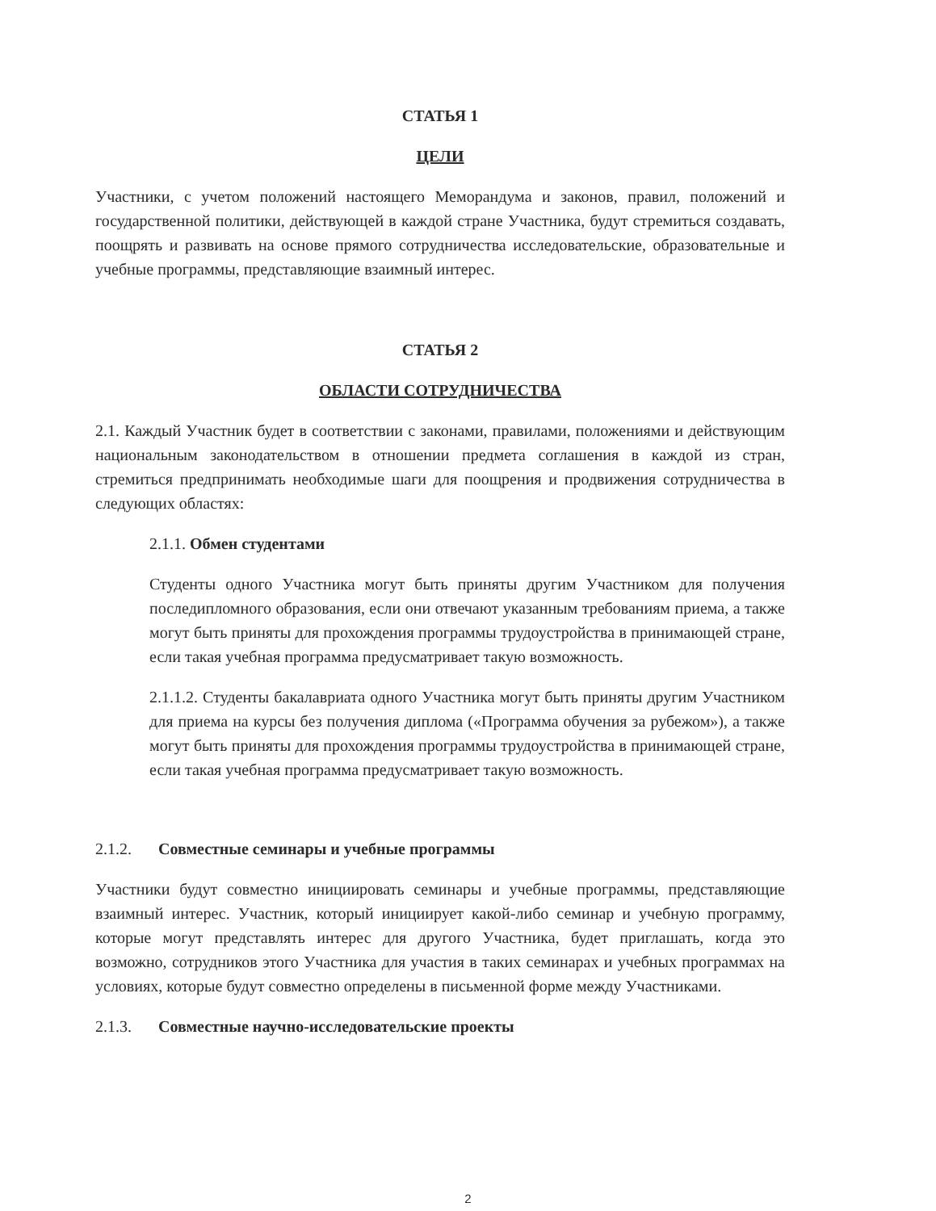СТАТЬЯ 1
ЦЕЛИ
Участники, с учетом положений настоящего Меморандума и законов, правил, положений и государственной политики, действующей в каждой стране Участника, будут стремиться создавать, поощрять и развивать на основе прямого сотрудничества исследовательские, образовательные и учебные программы, представляющие взаимный интерес.
СТАТЬЯ 2
ОБЛАСТИ СОТРУДНИЧЕСТВА
2.1. Каждый Участник будет в соответствии с законами, правилами, положениями и действующим национальным законодательством в отношении предмета соглашения в каждой из стран, стремиться предпринимать необходимые шаги для поощрения и продвижения сотрудничества в следующих областях:
2.1.1. Обмен студентами
Студенты одного Участника могут быть приняты другим Участником для получения последипломного образования, если они отвечают указанным требованиям приема, а также могут быть приняты для прохождения программы трудоустройства в принимающей стране, если такая учебная программа предусматривает такую возможность.
2.1.1.2. Студенты бакалавриата одного Участника могут быть приняты другим Участником для приема на курсы без получения диплома («Программа обучения за рубежом»), а также могут быть приняты для прохождения программы трудоустройства в принимающей стране, если такая учебная программа предусматривает такую возможность.
2.1.2. Совместные семинары и учебные программы
Участники будут совместно инициировать семинары и учебные программы, представляющие взаимный интерес. Участник, который инициирует какой-либо семинар и учебную программу, которые могут представлять интерес для другого Участника, будет приглашать, когда это возможно, сотрудников этого Участника для участия в таких семинарах и учебных программах на условиях, которые будут совместно определены в письменной форме между Участниками.
2.1.3. Совместные научно-исследовательские проекты
2